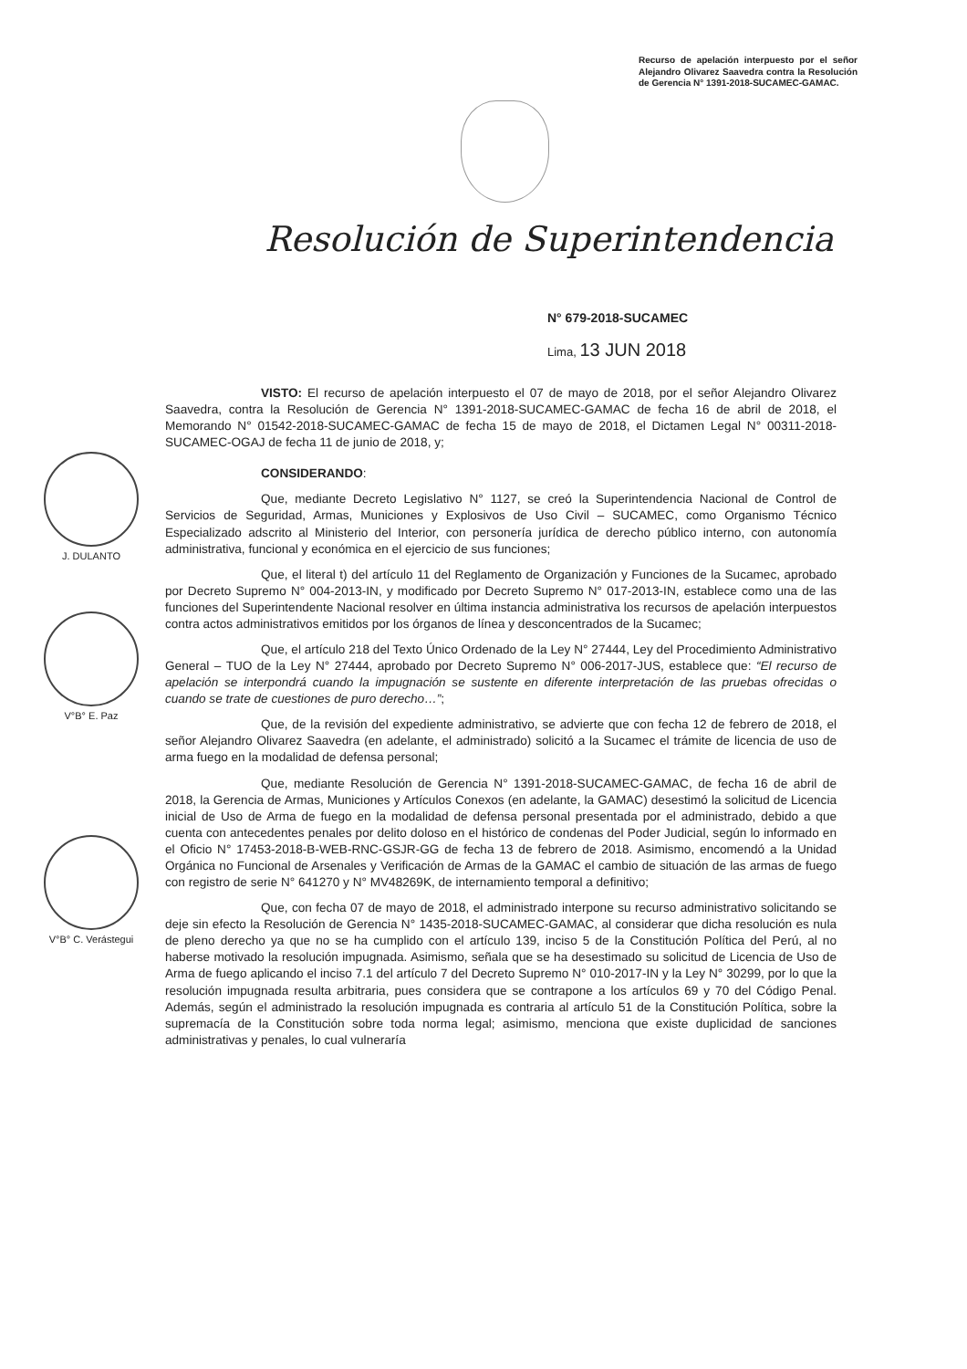Recurso de apelación interpuesto por el señor Alejandro Olivarez Saavedra contra la Resolución de Gerencia N° 1391-2018-SUCAMEC-GAMAC.
Resolución de Superintendencia
N° 679-2018-SUCAMEC
Lima, 13 JUN 2018
J. DULANTO
V°B° E. Paz
V°B° C. Verástegui
VISTO: El recurso de apelación interpuesto el 07 de mayo de 2018, por el señor Alejandro Olivarez Saavedra, contra la Resolución de Gerencia N° 1391-2018-SUCAMEC-GAMAC de fecha 16 de abril de 2018, el Memorando N° 01542-2018-SUCAMEC-GAMAC de fecha 15 de mayo de 2018, el Dictamen Legal N° 00311-2018-SUCAMEC-OGAJ de fecha 11 de junio de 2018, y;
CONSIDERANDO:
Que, mediante Decreto Legislativo N° 1127, se creó la Superintendencia Nacional de Control de Servicios de Seguridad, Armas, Municiones y Explosivos de Uso Civil – SUCAMEC, como Organismo Técnico Especializado adscrito al Ministerio del Interior, con personería jurídica de derecho público interno, con autonomía administrativa, funcional y económica en el ejercicio de sus funciones;
Que, el literal t) del artículo 11 del Reglamento de Organización y Funciones de la Sucamec, aprobado por Decreto Supremo N° 004-2013-IN, y modificado por Decreto Supremo N° 017-2013-IN, establece como una de las funciones del Superintendente Nacional resolver en última instancia administrativa los recursos de apelación interpuestos contra actos administrativos emitidos por los órganos de línea y desconcentrados de la Sucamec;
Que, el artículo 218 del Texto Único Ordenado de la Ley N° 27444, Ley del Procedimiento Administrativo General – TUO de la Ley N° 27444, aprobado por Decreto Supremo N° 006-2017-JUS, establece que: “El recurso de apelación se interpondrá cuando la impugnación se sustente en diferente interpretación de las pruebas ofrecidas o cuando se trate de cuestiones de puro derecho…”;
Que, de la revisión del expediente administrativo, se advierte que con fecha 12 de febrero de 2018, el señor Alejandro Olivarez Saavedra (en adelante, el administrado) solicitó a la Sucamec el trámite de licencia de uso de arma fuego en la modalidad de defensa personal;
Que, mediante Resolución de Gerencia N° 1391-2018-SUCAMEC-GAMAC, de fecha 16 de abril de 2018, la Gerencia de Armas, Municiones y Artículos Conexos (en adelante, la GAMAC) desestimó la solicitud de Licencia inicial de Uso de Arma de fuego en la modalidad de defensa personal presentada por el administrado, debido a que cuenta con antecedentes penales por delito doloso en el histórico de condenas del Poder Judicial, según lo informado en el Oficio N° 17453-2018-B-WEB-RNC-GSJR-GG de fecha 13 de febrero de 2018. Asimismo, encomendó a la Unidad Orgánica no Funcional de Arsenales y Verificación de Armas de la GAMAC el cambio de situación de las armas de fuego con registro de serie N° 641270 y N° MV48269K, de internamiento temporal a definitivo;
Que, con fecha 07 de mayo de 2018, el administrado interpone su recurso administrativo solicitando se deje sin efecto la Resolución de Gerencia N° 1435-2018-SUCAMEC-GAMAC, al considerar que dicha resolución es nula de pleno derecho ya que no se ha cumplido con el artículo 139, inciso 5 de la Constitución Política del Perú, al no haberse motivado la resolución impugnada. Asimismo, señala que se ha desestimado su solicitud de Licencia de Uso de Arma de fuego aplicando el inciso 7.1 del artículo 7 del Decreto Supremo N° 010-2017-IN y la Ley N° 30299, por lo que la resolución impugnada resulta arbitraria, pues considera que se contrapone a los artículos 69 y 70 del Código Penal. Además, según el administrado la resolución impugnada es contraria al artículo 51 de la Constitución Política, sobre la supremacía de la Constitución sobre toda norma legal; asimismo, menciona que existe duplicidad de sanciones administrativas y penales, lo cual vulneraría